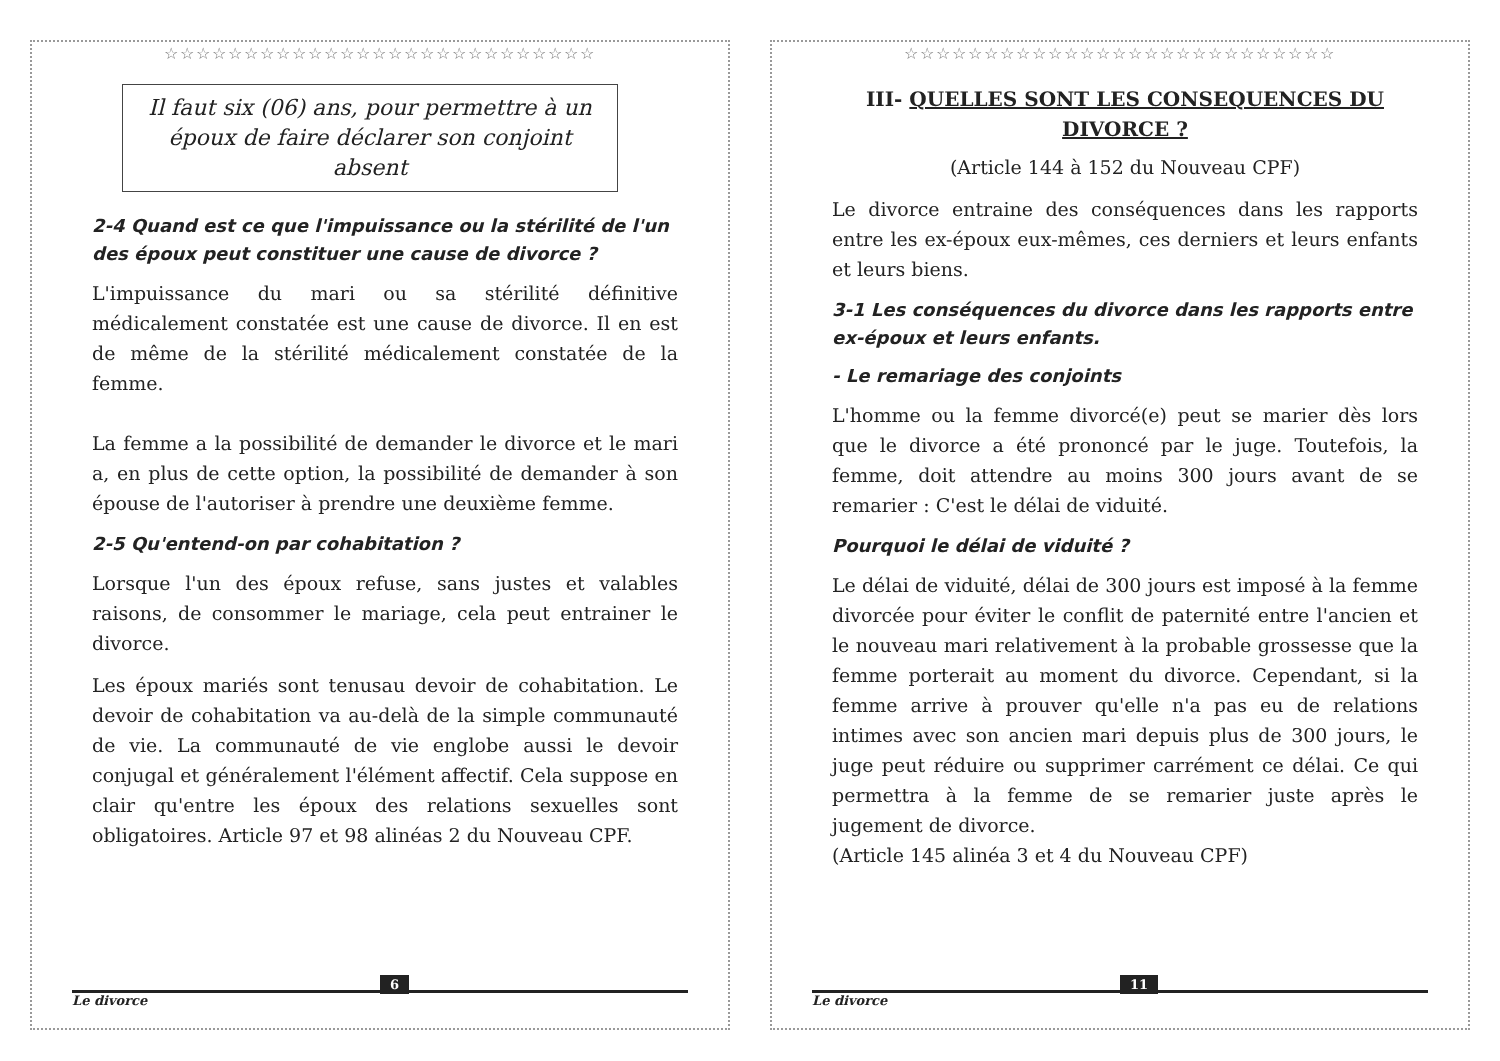☆☆☆☆☆☆☆☆☆☆☆☆☆☆☆☆☆☆☆☆☆☆☆☆☆☆☆
Il faut six (06) ans, pour permettre à un époux de faire déclarer son conjoint absent
2-4 Quand est ce que l'impuissance ou la stérilité de l'un des époux peut constituer une cause de divorce ?
L'impuissance du mari ou sa stérilité définitive médicalement constatée est une cause de divorce. Il en est de même de la stérilité médicalement constatée de la femme.
La femme a la possibilité de demander le divorce et le mari a, en plus de cette option, la possibilité de demander à son épouse de l'autoriser à prendre une deuxième femme.
2-5 Qu'entend-on par cohabitation ?
Lorsque l'un des époux refuse, sans justes et valables raisons, de consommer le mariage, cela peut entrainer le divorce.
Les époux mariés sont tenusau devoir de cohabitation. Le devoir de cohabitation va au-delà de la simple communauté de vie. La communauté de vie englobe aussi le devoir conjugal et généralement l'élément affectif. Cela suppose en clair qu'entre les époux des relations sexuelles sont obligatoires. Article 97 et 98 alinéas 2 du Nouveau CPF.
Le divorce
6
☆☆☆☆☆☆☆☆☆☆☆☆☆☆☆☆☆☆☆☆☆☆☆☆☆☆☆
III- QUELLES SONT LES CONSEQUENCES DU DIVORCE ?
(Article 144 à 152 du Nouveau CPF)
Le divorce entraine des conséquences dans les rapports entre les ex-époux eux-mêmes, ces derniers et leurs enfants et leurs biens.
3-1 Les conséquences du divorce dans les rapports entre ex-époux et leurs enfants.
- Le remariage des conjoints
L'homme ou la femme divorcé(e) peut se marier dès lors que le divorce a été prononcé par le juge. Toutefois, la femme, doit attendre au moins 300 jours avant de se remarier : C'est le délai de viduité.
Pourquoi le délai de viduité ?
Le délai de viduité, délai de 300 jours est imposé à la femme divorcée pour éviter le conflit de paternité entre l'ancien et le nouveau mari relativement à la probable grossesse que la femme porterait au moment du divorce. Cependant, si la femme arrive à prouver qu'elle n'a pas eu de relations intimes avec son ancien mari depuis plus de 300 jours, le juge peut réduire ou supprimer carrément ce délai. Ce qui permettra à la femme de se remarier juste après le jugement de divorce.
(Article 145 alinéa 3 et 4 du Nouveau CPF)
Le divorce
11